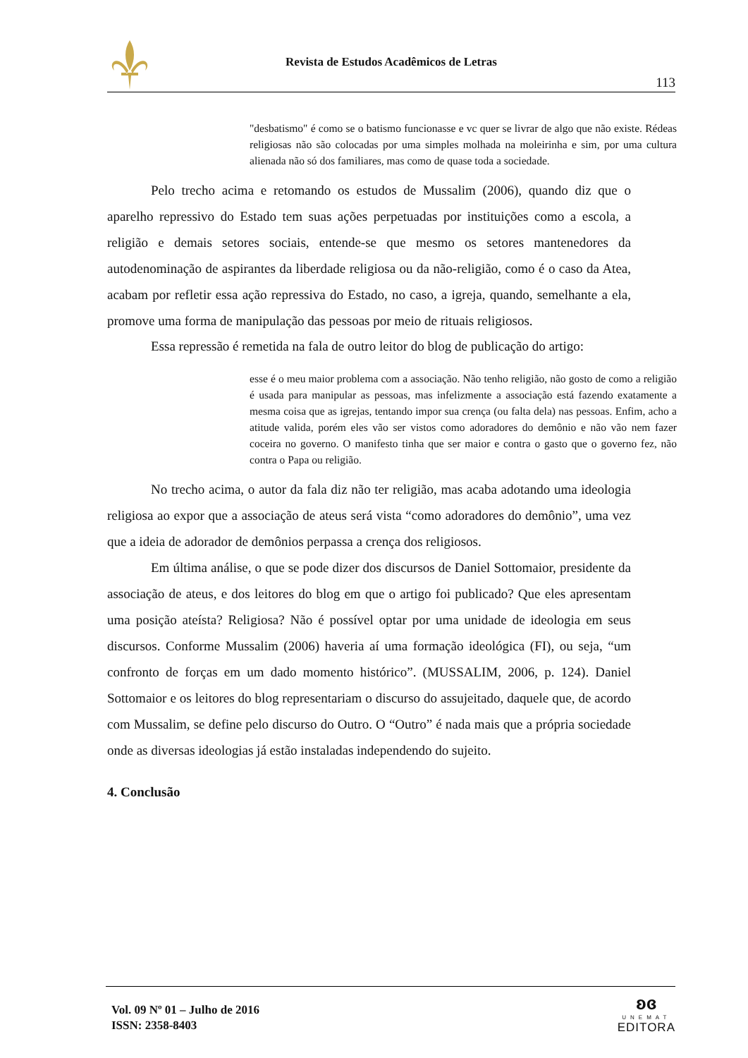Revista de Estudos Acadêmicos de Letras
113
"desbatismo" é como se o batismo funcionasse e vc quer se livrar de algo que não existe. Rédeas religiosas não são colocadas por uma simples molhada na moleirinha e sim, por uma cultura alienada não só dos familiares, mas como de quase toda a sociedade.
Pelo trecho acima e retomando os estudos de Mussalim (2006), quando diz que o aparelho repressivo do Estado tem suas ações perpetuadas por instituições como a escola, a religião e demais setores sociais, entende-se que mesmo os setores mantenedores da autodenominação de aspirantes da liberdade religiosa ou da não-religião, como é o caso da Atea, acabam por refletir essa ação repressiva do Estado, no caso, a igreja, quando, semelhante a ela, promove uma forma de manipulação das pessoas por meio de rituais religiosos.
Essa repressão é remetida na fala de outro leitor do blog de publicação do artigo:
esse é o meu maior problema com a associação. Não tenho religião, não gosto de como a religião é usada para manipular as pessoas, mas infelizmente a associação está fazendo exatamente a mesma coisa que as igrejas, tentando impor sua crença (ou falta dela) nas pessoas. Enfim, acho a atitude valida, porém eles vão ser vistos como adoradores do demônio e não vão nem fazer coceira no governo. O manifesto tinha que ser maior e contra o gasto que o governo fez, não contra o Papa ou religião.
No trecho acima, o autor da fala diz não ter religião, mas acaba adotando uma ideologia religiosa ao expor que a associação de ateus será vista “como adoradores do demônio”, uma vez que a ideia de adorador de demônios perpassa a crença dos religiosos.
Em última análise, o que se pode dizer dos discursos de Daniel Sottomaior, presidente da associação de ateus, e dos leitores do blog em que o artigo foi publicado? Que eles apresentam uma posição ateísta? Religiosa? Não é possível optar por uma unidade de ideologia em seus discursos. Conforme Mussalim (2006) haveria aí uma formação ideológica (FI), ou seja, “um confronto de forças em um dado momento histórico”. (MUSSALIM, 2006, p. 124). Daniel Sottomaior e os leitores do blog representariam o discurso do assujeitado, daquele que, de acordo com Mussalim, se define pelo discurso do Outro. O “Outro” é nada mais que a própria sociedade onde as diversas ideologias já estão instaladas independendo do sujeito.
4. Conclusão
Vol. 09 Nº 01 – Julho de 2016
ISSN: 2358-8403
ʚɞ
UNEMAT
EDITORA